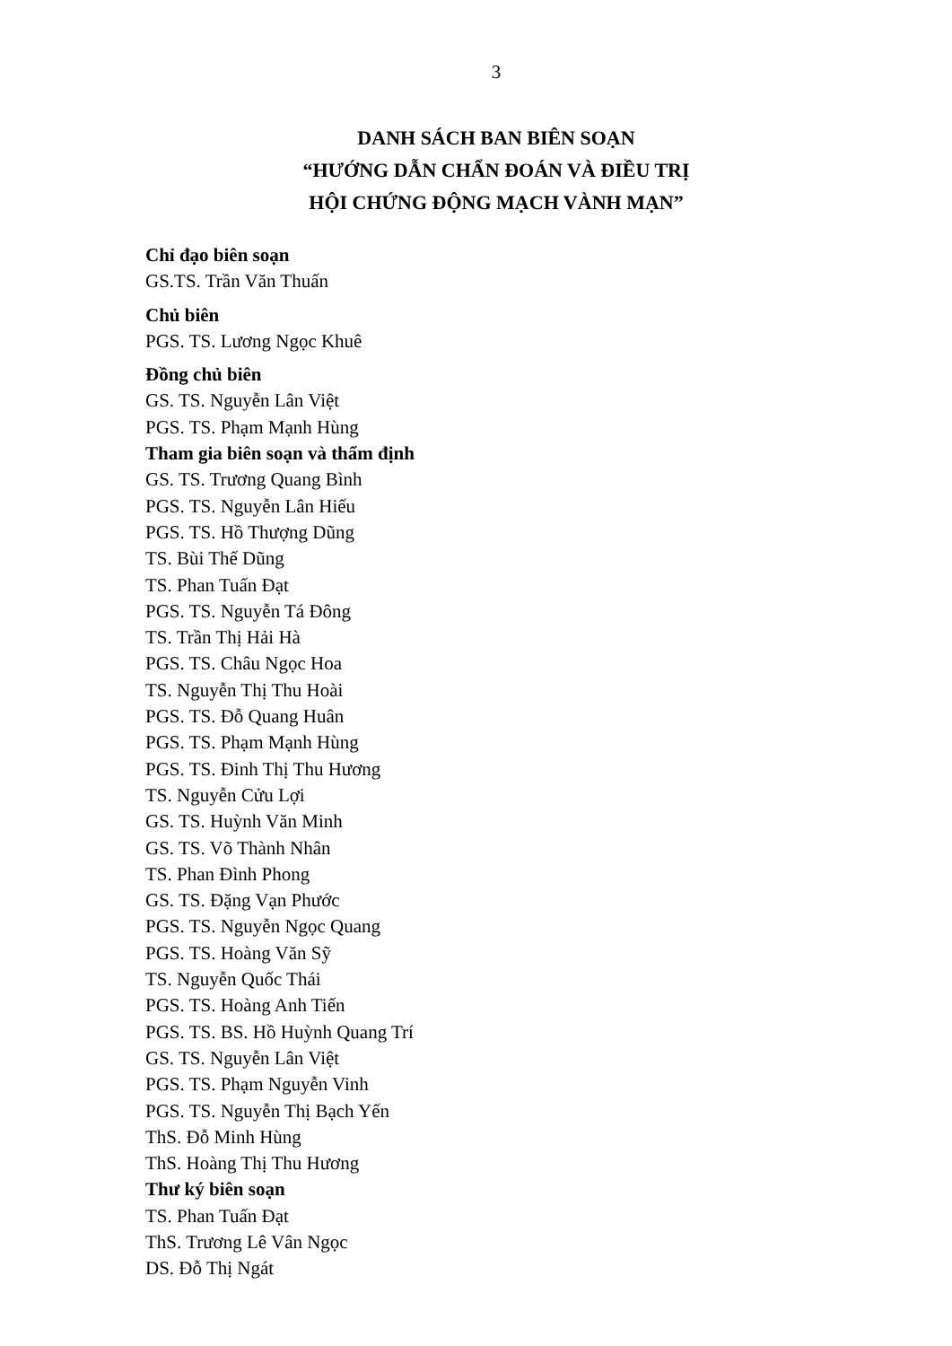3
DANH SÁCH BAN BIÊN SOẠN
“HƯỚNG DẪN CHẨN ĐOÁN VÀ ĐIỀU TRỊ
HỘI CHỨNG ĐỘNG MẠCH VÀNH MẠN”
Chỉ đạo biên soạn
GS.TS. Trần Văn Thuấn
Chủ biên
PGS. TS. Lương Ngọc Khuê
Đồng chủ biên
GS. TS. Nguyễn Lân Việt
PGS. TS. Phạm Mạnh Hùng
Tham gia biên soạn và thẩm định
GS. TS. Trương Quang Bình
PGS. TS. Nguyễn Lân Hiếu
PGS. TS. Hồ Thượng Dũng
TS. Bùi Thế Dũng
TS. Phan Tuấn Đạt
PGS. TS. Nguyễn Tá Đông
TS. Trần Thị Hải Hà
PGS. TS. Châu Ngọc Hoa
TS. Nguyễn Thị Thu Hoài
PGS. TS. Đỗ Quang Huân
PGS. TS. Phạm Mạnh Hùng
PGS. TS. Đinh Thị Thu Hương
TS. Nguyễn Cửu Lợi
GS. TS. Huỳnh Văn Minh
GS. TS. Võ Thành Nhân
TS. Phan Đình Phong
GS. TS. Đặng Vạn Phước
PGS. TS. Nguyễn Ngọc Quang
PGS. TS. Hoàng Văn Sỹ
TS. Nguyễn Quốc Thái
PGS. TS. Hoàng Anh Tiến
PGS. TS. BS. Hồ Huỳnh Quang Trí
GS. TS. Nguyễn Lân Việt
PGS. TS. Phạm Nguyễn Vinh
PGS. TS. Nguyễn Thị Bạch Yến
ThS. Đỗ Minh Hùng
ThS. Hoàng Thị Thu Hương
Thư ký biên soạn
TS. Phan Tuấn Đạt
ThS. Trương Lê Vân Ngọc
DS. Đỗ Thị Ngát